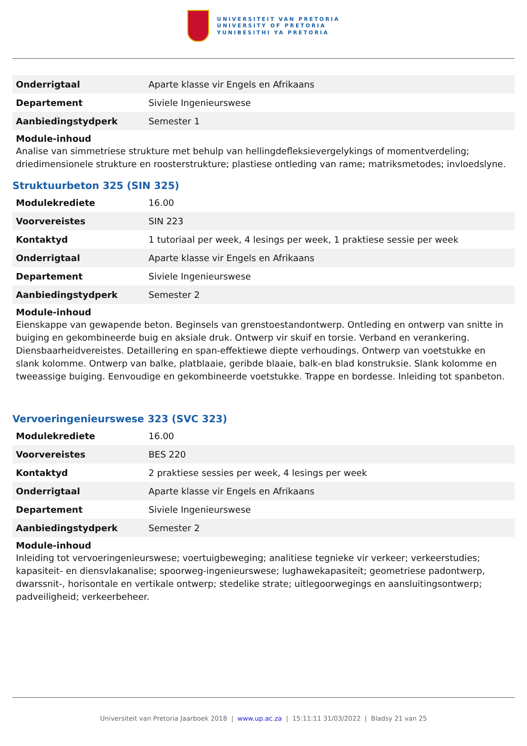UNIVERSITEIT VAN PRETORIA
UNIVERSITY OF PRETORIA
YUNIBESITHI YA PRETORIA
| Onderrigtaal | Aparte klasse vir Engels en Afrikaans |
| Departement | Siviele Ingenieurswese |
| Aanbiedingstydperk | Semester 1 |
Module-inhoud
Analise van simmetriese strukture met behulp van hellingdefleksievergelykings of momentverdeling; driedimensionele strukture en roosterstrukture; plastiese ontleding van rame; matriksmetodes; invloedslyne.
Struktuurbeton 325 (SIN 325)
| Modulekrediete | 16.00 |
| Voorvereistes | SIN 223 |
| Kontaktyd | 1 tutoriaal per week, 4 lesings per week, 1 praktiese sessie per week |
| Onderrigtaal | Aparte klasse vir Engels en Afrikaans |
| Departement | Siviele Ingenieurswese |
| Aanbiedingstydperk | Semester 2 |
Module-inhoud
Eienskappe van gewapende beton. Beginsels van grenstoestandontwerp. Ontleding en ontwerp van snitte in buiging en gekombineerde buig en aksiale druk. Ontwerp vir skuif en torsie. Verband en verankering. Diensbaarheidvereistes. Detaillering en span-effektiewe diepte verhoudings. Ontwerp van voetstukke en slank kolomme. Ontwerp van balke, platblaaie, geribde blaaie, balk-en blad konstruksie. Slank kolomme en tweeassige buiging. Eenvoudige en gekombineerde voetstukke. Trappe en bordesse. Inleiding tot spanbeton.
Vervoeringenieurswese 323 (SVC 323)
| Modulekrediete | 16.00 |
| Voorvereistes | BES 220 |
| Kontaktyd | 2 praktiese sessies per week, 4 lesings per week |
| Onderrigtaal | Aparte klasse vir Engels en Afrikaans |
| Departement | Siviele Ingenieurswese |
| Aanbiedingstydperk | Semester 2 |
Module-inhoud
Inleiding tot vervoeringenieurswese; voertuigbeweging; analitiese tegnieke vir verkeer; verkeerstudies; kapasiteit- en diensvlakanalise; spoorweg-ingenieurswese; lughawekapasiteit; geometriese padontwerp, dwarssnit-, horisontale en vertikale ontwerp; stedelike strate; uitlegoorwegings en aansluitingsontwerp; padveiligheid; verkeerbeheer.
Universiteit van Pretoria Jaarboek 2018 | www.up.ac.za | 15:11:11 31/03/2022 | Bladsy 21 van 25